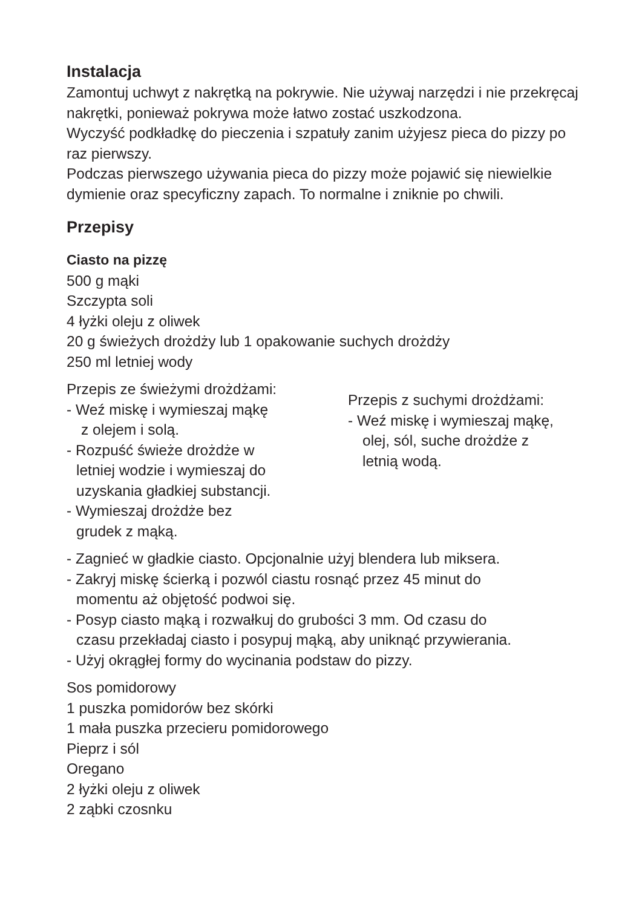Instalacja
Zamontuj uchwyt z nakrętką na pokrywie. Nie używaj narzędzi i nie przekręcaj nakrętki, ponieważ pokrywa może łatwo zostać uszkodzona.
Wyczyść podkładkę do pieczenia i szpatuły zanim użyjesz pieca do pizzy po raz pierwszy.
Podczas pierwszego używania pieca do pizzy może pojawić się niewielkie dymienie oraz specyficzny zapach. To normalne i zniknie po chwili.
Przepisy
Ciasto na pizzę
500 g mąki
Szczypta soli
4 łyżki oleju z oliwek
20 g świeżych drożdży lub 1 opakowanie suchych drożdży
250 ml letniej wody
Przepis ze świeżymi drożdżami:
- Weź miskę i wymieszaj mąkę
z olejem i solą.
- Rozpuść świeże drożdże w
letniej wodzie i wymieszaj do
uzyskania gładkiej substancji.
- Wymieszaj drożdże bez
grudek z mąką.
Przepis z suchymi drożdżami:
- Weź miskę i wymieszaj mąkę,
olej, sól, suche drożdże z
letnią wodą.
- Zagnieć w gładkie ciasto. Opcjonalnie użyj blendera lub miksera.
- Zakryj miskę ścierką i pozwól ciastu rosnąć przez 45 minut do
momentu aż objętość podwoi się.
- Posyp ciasto mąką i rozwałkuj do grubości 3 mm. Od czasu do
czasu przekładaj ciasto i posypuj mąką, aby uniknąć przywierania.
- Użyj okrągłej formy do wycinania podstaw do pizzy.
Sos pomidorowy
1 puszka pomidorów bez skórki
1 mała puszka przecieru pomidorowego
Pieprz i sól
Oregano
2 łyżki oleju z oliwek
2 ząbki czosnku